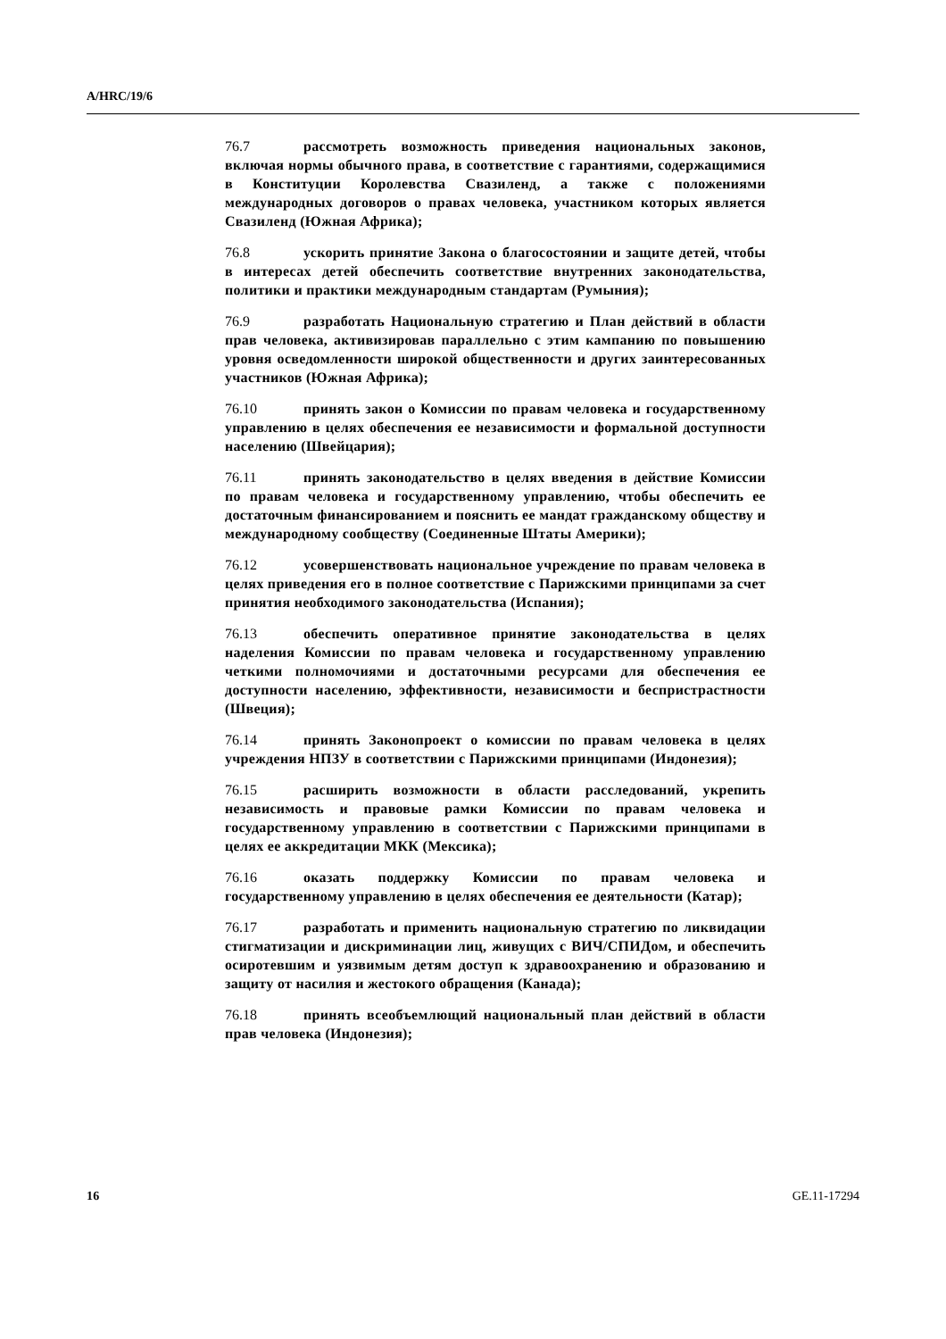A/HRC/19/6
76.7 рассмотреть возможность приведения национальных законов, включая нормы обычного права, в соответствие с гарантиями, содержащимися в Конституции Королевства Свазиленд, а также с положениями международных договоров о правах человека, участником которых является Свазиленд (Южная Африка);
76.8 ускорить принятие Закона о благосостоянии и защите детей, чтобы в интересах детей обеспечить соответствие внутренних законодательства, политики и практики международным стандартам (Румыния);
76.9 разработать Национальную стратегию и План действий в области прав человека, активизировав параллельно с этим кампанию по повышению уровня осведомленности широкой общественности и других заинтересованных участников (Южная Африка);
76.10 принять закон о Комиссии по правам человека и государственному управлению в целях обеспечения ее независимости и формальной доступности населению (Швейцария);
76.11 принять законодательство в целях введения в действие Комиссии по правам человека и государственному управлению, чтобы обеспечить ее достаточным финансированием и пояснить ее мандат гражданскому обществу и международному сообществу (Соединенные Штаты Америки);
76.12 усовершенствовать национальное учреждение по правам человека в целях приведения его в полное соответствие с Парижскими принципами за счет принятия необходимого законодательства (Испания);
76.13 обеспечить оперативное принятие законодательства в целях наделения Комиссии по правам человека и государственному управлению четкими полномочиями и достаточными ресурсами для обеспечения ее доступности населению, эффективности, независимости и беспристрастности (Швеция);
76.14 принять Законопроект о комиссии по правам человека в целях учреждения НПЗУ в соответствии с Парижскими принципами (Индонезия);
76.15 расширить возможности в области расследований, укрепить независимость и правовые рамки Комиссии по правам человека и государственному управлению в соответствии с Парижскими принципами в целях ее аккредитации МКК (Мексика);
76.16 оказать поддержку Комиссии по правам человека и государственному управлению в целях обеспечения ее деятельности (Катар);
76.17 разработать и применить национальную стратегию по ликвидации стигматизации и дискриминации лиц, живущих с ВИЧ/СПИДом, и обеспечить осиротевшим и уязвимым детям доступ к здравоохранению и образованию и защиту от насилия и жестокого обращения (Канада);
76.18 принять всеобъемлющий национальный план действий в области прав человека (Индонезия);
16 GE.11-17294